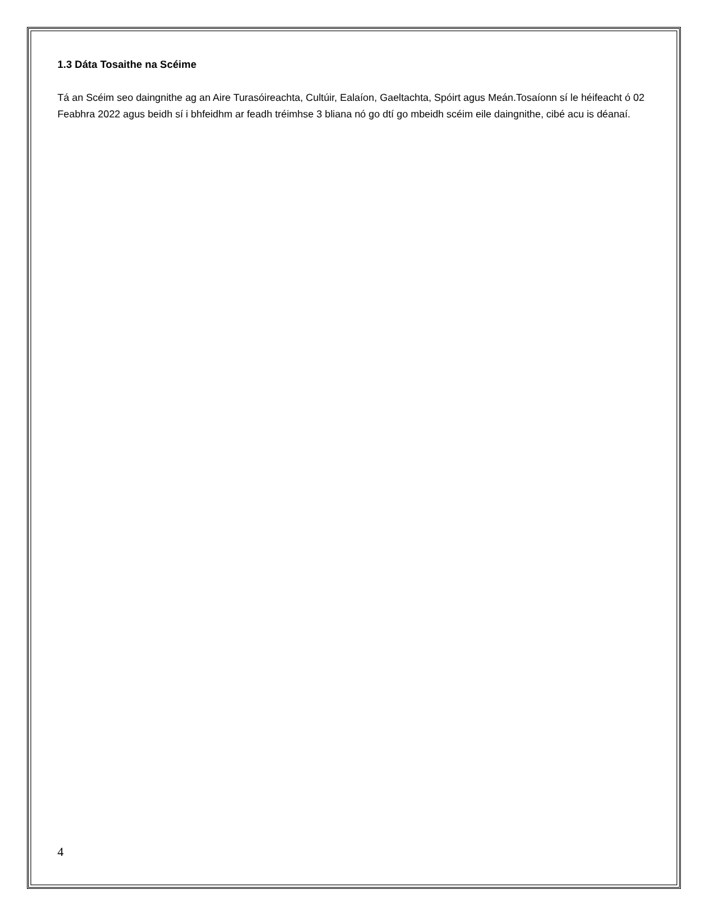1.3 Dáta Tosaithe na Scéime
Tá an Scéim seo daingnithe ag an Aire Turasóireachta, Cultúir, Ealaíon, Gaeltachta, Spóirt agus Meán.Tosaíonn sí le héifeacht ó 02 Feabhra 2022 agus beidh sí i bhfeidhm ar feadh tréimhse 3 bliana nó go dtí go mbeidh scéim eile daingnithe, cibé acu is déanaí.
4